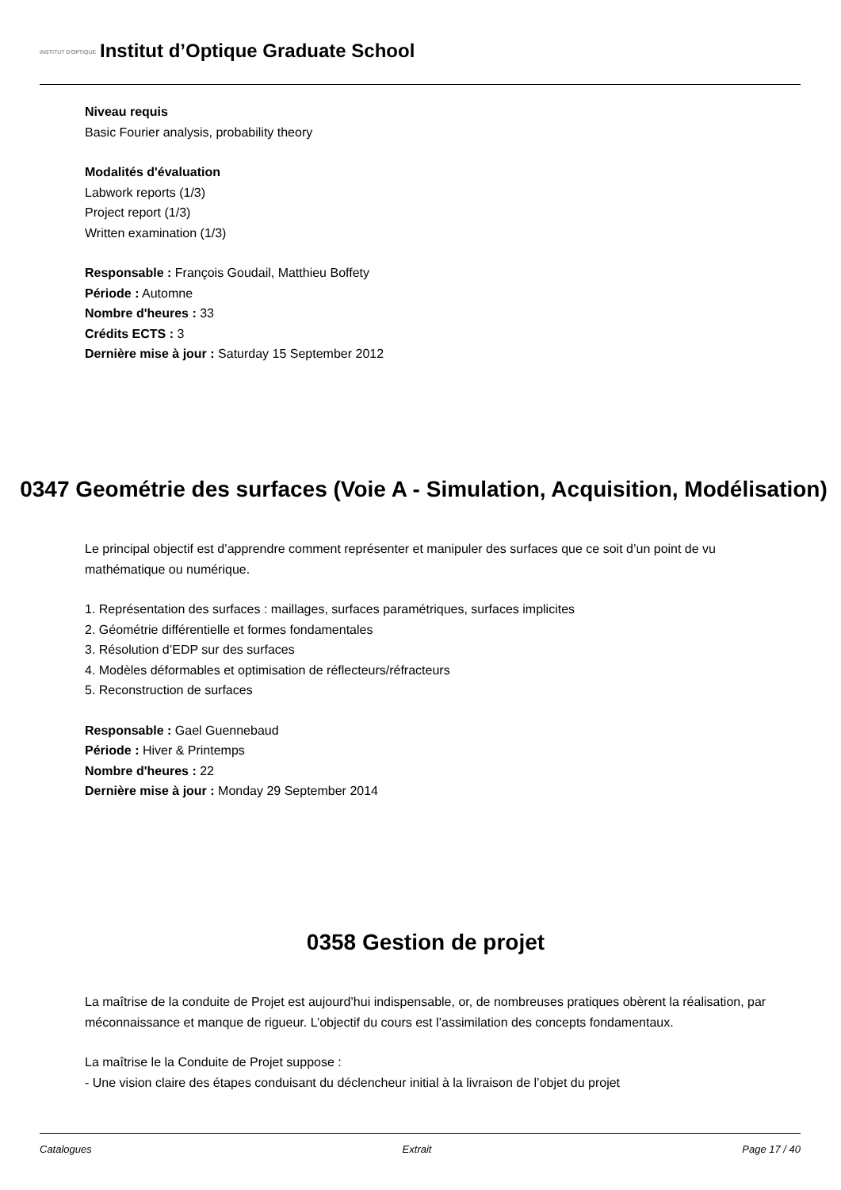INSTITUT D'OPTIQUE
Institut d’Optique Graduate School
Niveau requis
Basic Fourier analysis, probability theory
Modalités d'évaluation
Labwork reports (1/3)
Project report (1/3)
Written examination (1/3)
Responsable : François Goudail, Matthieu Boffety
Période : Automne
Nombre d'heures : 33
Crédits ECTS : 3
Dernière mise à jour : Saturday 15 September 2012
0347 Geométrie des surfaces (Voie A - Simulation, Acquisition, Modélisation)
Le principal objectif est d’apprendre comment représenter et manipuler des surfaces que ce soit d’un point de vu mathématique ou numérique.
1. Représentation des surfaces : maillages, surfaces paramétriques, surfaces implicites
2. Géométrie différentielle et formes fondamentales
3. Résolution d’EDP sur des surfaces
4. Modèles déformables et optimisation de réflecteurs/réfracteurs
5. Reconstruction de surfaces
Responsable : Gael Guennebaud
Période : Hiver & Printemps
Nombre d'heures : 22
Dernière mise à jour : Monday 29 September 2014
0358 Gestion de projet
La maîtrise de la conduite de Projet est aujourd’hui indispensable, or, de nombreuses pratiques obèrent la réalisation, par méconnaissance et manque de rigueur. L’objectif du cours est l’assimilation des concepts fondamentaux.
La maîtrise le la Conduite de Projet suppose :
- Une vision claire des étapes conduisant du déclencheur initial à la livraison de l’objet du projet
Catalogues Extrait Page 17 / 40